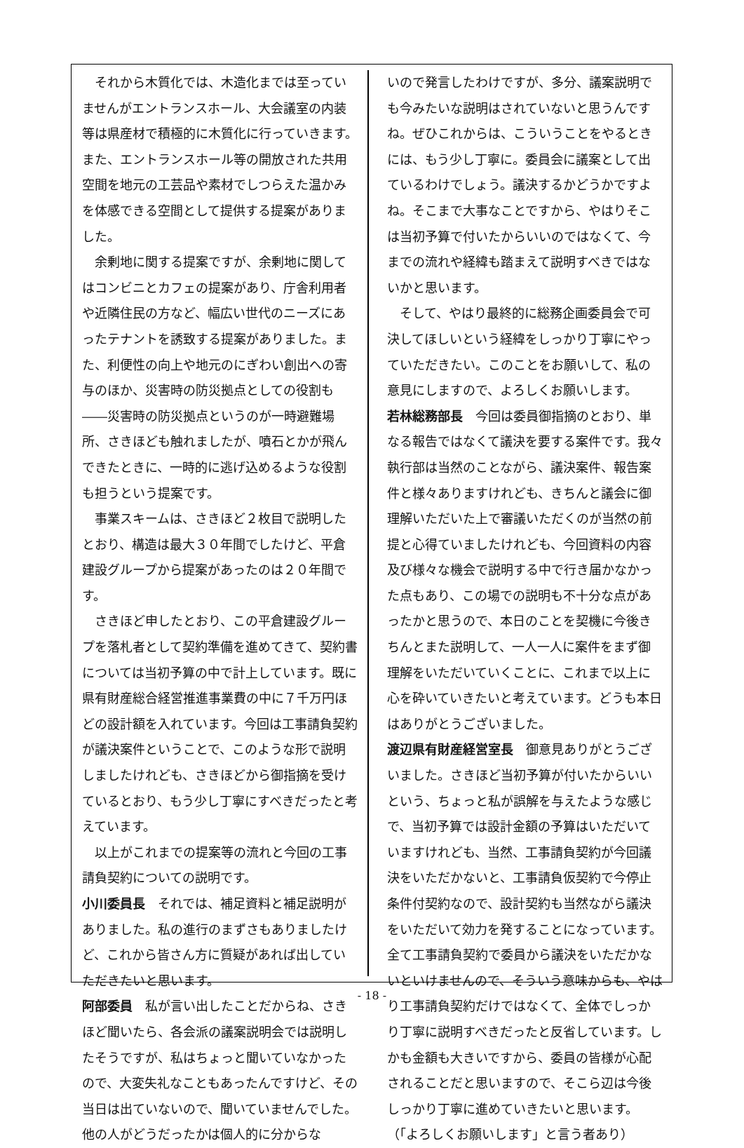それから木質化では、木造化までは至っていませんがエントランスホール、大会議室の内装等は県産材で積極的に木質化に行っていきます。また、エントランスホール等の開放された共用空間を地元の工芸品や素材でしつらえた温かみを体感できる空間として提供する提案がありました。
余剰地に関する提案ですが、余剰地に関してはコンビニとカフェの提案があり、庁舎利用者や近隣住民の方など、幅広い世代のニーズにあったテナントを誘致する提案がありました。また、利便性の向上や地元のにぎわい創出への寄与のほか、災害時の防災拠点としての役割も――災害時の防災拠点というのが一時避難場所、さきほども触れましたが、噴石とかが飛んできたときに、一時的に逃げ込めるような役割も担うという提案です。
事業スキームは、さきほど２枚目で説明したとおり、構造は最大３０年間でしたけど、平倉建設グループから提案があったのは２０年間です。
さきほど申したとおり、この平倉建設グループを落札者として契約準備を進めてきて、契約書については当初予算の中で計上しています。既に県有財産総合経営推進事業費の中に７千万円ほどの設計額を入れています。今回は工事請負契約が議決案件ということで、このような形で説明しましたけれども、さきほどから御指摘を受けているとおり、もう少し丁寧にすべきだったと考えています。
以上がこれまでの提案等の流れと今回の工事請負契約についての説明です。
小川委員長　それでは、補足資料と補足説明がありました。私の進行のまずさもありましたけど、これから皆さん方に質疑があれば出していただきたいと思います。
阿部委員　私が言い出したことだからね、さきほど聞いたら、各会派の議案説明会では説明したそうですが、私はちょっと聞いていなかったので、大変失礼なこともあったんですけど、その当日は出ていないので、聞いていませんでした。他の人がどうだったかは個人的に分からな
いので発言したわけですが、多分、議案説明でも今みたいな説明はされていないと思うんですね。ぜひこれからは、こういうことをやるときには、もう少し丁寧に。委員会に議案として出ているわけでしょう。議決するかどうかですよね。そこまで大事なことですから、やはりそこは当初予算で付いたからいいのではなくて、今までの流れや経緯も踏まえて説明すべきではないかと思います。
そして、やはり最終的に総務企画委員会で可決してほしいという経緯をしっかり丁寧にやっていただきたい。このことをお願いして、私の意見にしますので、よろしくお願いします。
若林総務部長　今回は委員御指摘のとおり、単なる報告ではなくて議決を要する案件です。我々執行部は当然のことながら、議決案件、報告案件と様々ありますけれども、きちんと議会に御理解いただいた上で審議いただくのが当然の前提と心得ていましたけれども、今回資料の内容及び様々な機会で説明する中で行き届かなかった点もあり、この場での説明も不十分な点があったかと思うので、本日のことを契機に今後きちんとまた説明して、一人一人に案件をまず御理解をいただいていくことに、これまで以上に心を砕いていきたいと考えています。どうも本日はありがとうございました。
渡辺県有財産経営室長　御意見ありがとうございました。さきほど当初予算が付いたからいいという、ちょっと私が誤解を与えたような感じで、当初予算では設計金額の予算はいただいていますけれども、当然、工事請負契約が今回議決をいただかないと、工事請負仮契約で今停止条件付契約なので、設計契約も当然ながら議決をいただいて効力を発することになっています。全て工事請負契約で委員から議決をいただかないといけませんので、そういう意味からも、やはり工事請負契約だけではなくて、全体でしっかり丁寧に説明すべきだったと反省しています。しかも金額も大きいですから、委員の皆様が心配されることだと思いますので、そこら辺は今後しっかり丁寧に進めていきたいと思います。
（「よろしくお願いします」と言う者あり）
- 18 -